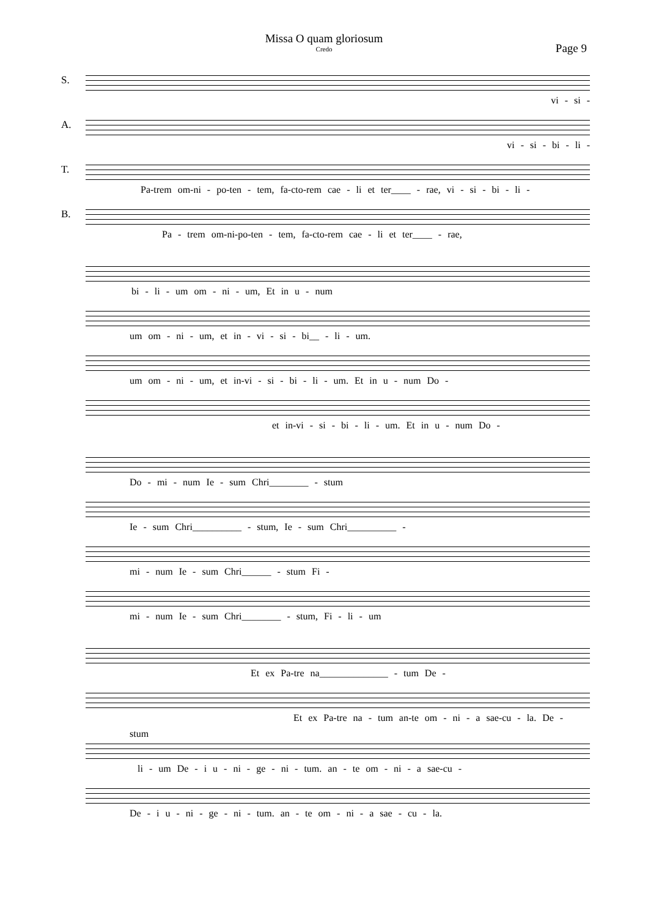Missa O quam gloriosum
Credo
Page 9
S.
vi - si -
A.
vi - si - bi - li -
T.
Pa-trem om-ni - po-ten - tem, fa-cto-rem cae - li et ter____ - rae, vi - si - bi - li -
B.
Pa - trem om-ni-po-ten - tem, fa-cto-rem cae - li et ter____ - rae,
bi - li - um om - ni - um, Et in u - num
um om - ni - um, et in - vi - si - bi__ - li - um.
um om - ni - um, et in-vi - si - bi - li - um. Et in u - num Do -
et in-vi - si - bi - li - um. Et in u - num Do -
Do - mi - num Ie - sum Chri________ - stum
Ie - sum Chri__________ - stum, Ie - sum Chri__________ -
mi - num Ie - sum Chri______ - stum Fi -
mi - num Ie - sum Chri________ - stum, Fi - li - um
Et ex Pa-tre na______________ - tum De -
Et ex Pa-tre na - tum an-te om - ni - a sae-cu - la. De -
stum
li - um De - i u - ni - ge - ni - tum. an - te om - ni - a sae-cu -
De - i u - ni - ge - ni - tum. an - te om - ni - a sae - cu - la.